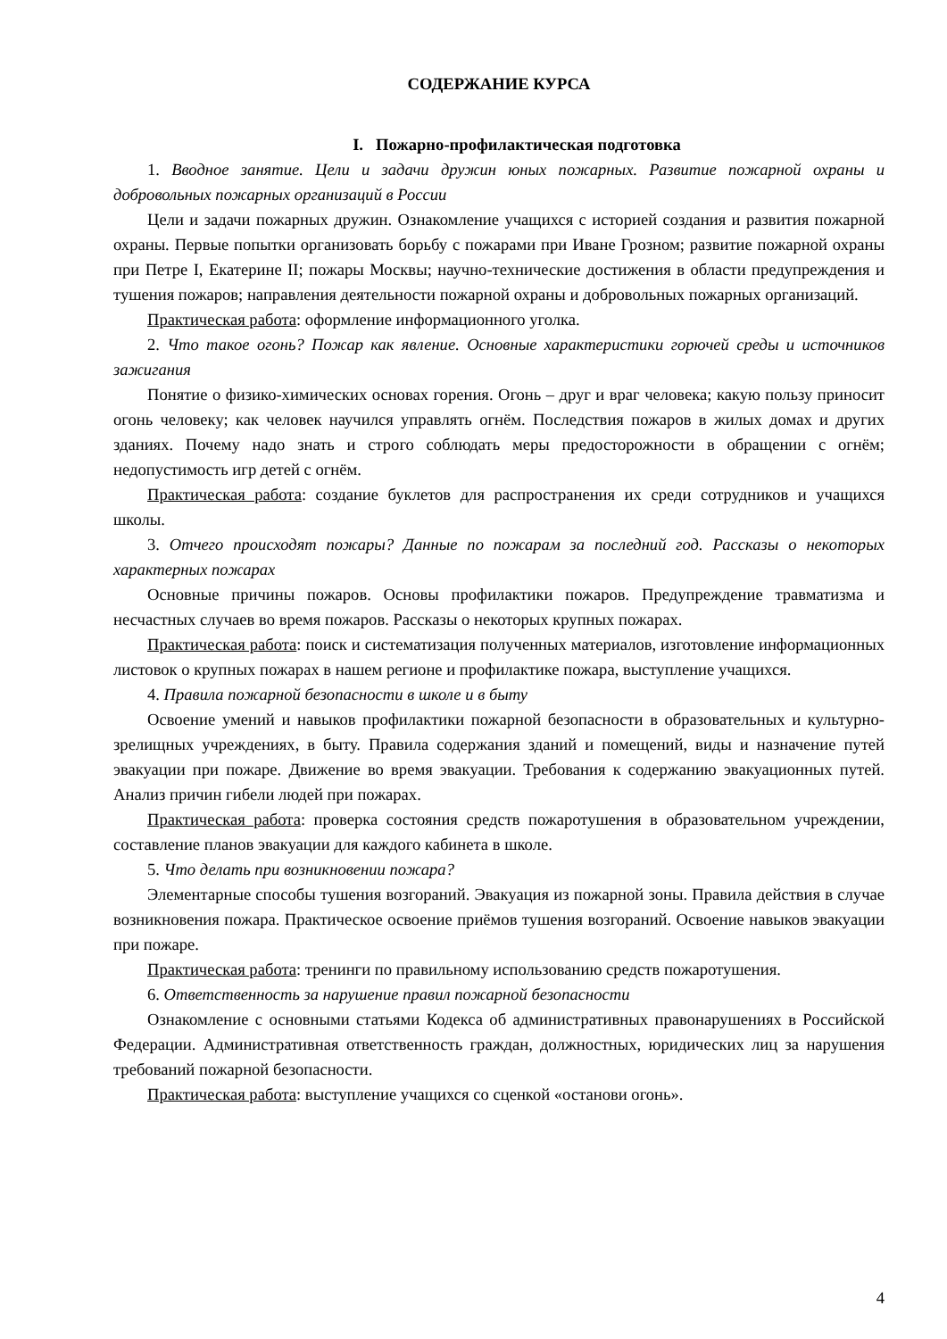СОДЕРЖАНИЕ КУРСА
I. Пожарно-профилактическая подготовка
1. Вводное занятие. Цели и задачи дружин юных пожарных. Развитие пожарной охраны и добровольных пожарных организаций в России
Цели и задачи пожарных дружин. Ознакомление учащихся с историей создания и развития пожарной охраны. Первые попытки организовать борьбу с пожарами при Иване Грозном; развитие пожарной охраны при Петре I, Екатерине II; пожары Москвы; научно-технические достижения в области предупреждения и тушения пожаров; направления деятельности пожарной охраны и добровольных пожарных организаций.
Практическая работа: оформление информационного уголка.
2. Что такое огонь? Пожар как явление. Основные характеристики горючей среды и источников зажигания
Понятие о физико-химических основах горения. Огонь – друг и враг человека; какую пользу приносит огонь человеку; как человек научился управлять огнём. Последствия пожаров в жилых домах и других зданиях. Почему надо знать и строго соблюдать меры предосторожности в обращении с огнём; недопустимость игр детей с огнём.
Практическая работа: создание буклетов для распространения их среди сотрудников и учащихся школы.
3. Отчего происходят пожары? Данные по пожарам за последний год. Рассказы о некоторых характерных пожарах
Основные причины пожаров. Основы профилактики пожаров. Предупреждение травматизма и несчастных случаев во время пожаров. Рассказы о некоторых крупных пожарах.
Практическая работа: поиск и систематизация полученных материалов, изготовление информационных листовок о крупных пожарах в нашем регионе и профилактике пожара, выступление учащихся.
4. Правила пожарной безопасности в школе и в быту
Освоение умений и навыков профилактики пожарной безопасности в образовательных и культурно-зрелищных учреждениях, в быту. Правила содержания зданий и помещений, виды и назначение путей эвакуации при пожаре. Движение во время эвакуации. Требования к содержанию эвакуационных путей. Анализ причин гибели людей при пожарах.
Практическая работа: проверка состояния средств пожаротушения в образовательном учреждении, составление планов эвакуации для каждого кабинета в школе.
5. Что делать при возникновении пожара?
Элементарные способы тушения возгораний. Эвакуация из пожарной зоны. Правила действия в случае возникновения пожара. Практическое освоение приёмов тушения возгораний. Освоение навыков эвакуации при пожаре.
Практическая работа: тренинги по правильному использованию средств пожаротушения.
6. Ответственность за нарушение правил пожарной безопасности
Ознакомление с основными статьями Кодекса об административных правонарушениях в Российской Федерации. Административная ответственность граждан, должностных, юридических лиц за нарушения требований пожарной безопасности.
Практическая работа: выступление учащихся со сценкой «останови огонь».
4